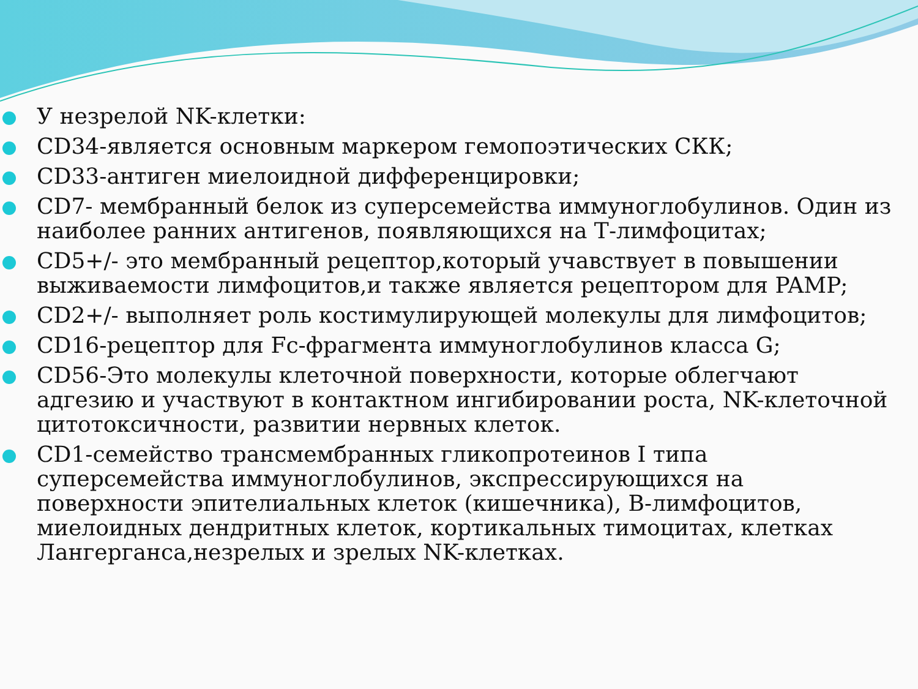У незрелой NK-клетки:
CD34-является основным маркером гемопоэтических СКК;
CD33-антиген миелоидной дифференцировки;
CD7- мембранный белок из суперсемейства иммуноглобулинов. Один из наиболее ранних антигенов, появляющихся на Т-лимфоцитах;
CD5+/- это мембранный рецептор,который учавствует в повышении выживаемости лимфоцитов,и также является рецептором для PAMP;
CD2+/- выполняет роль костимулирующей молекулы для лимфоцитов;
CD16-рецептор для Fc-фрагмента иммуноглобулинов класса G;
CD56-Это молекулы клеточной поверхности, которые облегчают адгезию и участвуют в контактном ингибировании роста, NK-клеточной цитотоксичности, развитии нервных клеток.
CD1-семейство трансмембранных гликопротеинов I типа суперсемейства иммуноглобулинов, экспрессирующихся на поверхности эпителиальных клеток (кишечника), В-лимфоцитов, миелоидных дендритных клеток, кортикальных тимоцитах, клетках Лангерганса,незрелых и зрелых NK-клетках.